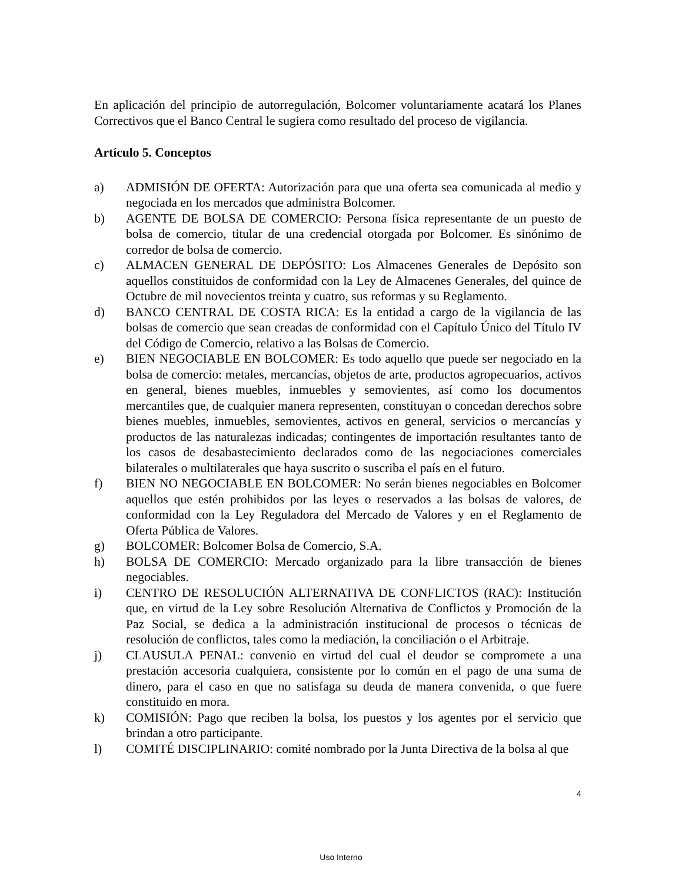En aplicación del principio de autorregulación, Bolcomer voluntariamente acatará los Planes Correctivos que el Banco Central le sugiera como resultado del proceso de vigilancia.
Artículo 5. Conceptos
a) ADMISIÓN DE OFERTA: Autorización para que una oferta sea comunicada al medio y negociada en los mercados que administra Bolcomer.
b) AGENTE DE BOLSA DE COMERCIO: Persona física representante de un puesto de bolsa de comercio, titular de una credencial otorgada por Bolcomer. Es sinónimo de corredor de bolsa de comercio.
c) ALMACEN GENERAL DE DEPÓSITO: Los Almacenes Generales de Depósito son aquellos constituidos de conformidad con la Ley de Almacenes Generales, del quince de Octubre de mil novecientos treinta y cuatro, sus reformas y su Reglamento.
d) BANCO CENTRAL DE COSTA RICA: Es la entidad a cargo de la vigilancia de las bolsas de comercio que sean creadas de conformidad con el Capítulo Único del Título IV del Código de Comercio, relativo a las Bolsas de Comercio.
e) BIEN NEGOCIABLE EN BOLCOMER: Es todo aquello que puede ser negociado en la bolsa de comercio: metales, mercancías, objetos de arte, productos agropecuarios, activos en general, bienes muebles, inmuebles y semovientes, así como los documentos mercantiles que, de cualquier manera representen, constituyan o concedan derechos sobre bienes muebles, inmuebles, semovientes, activos en general, servicios o mercancías y productos de las naturalezas indicadas; contingentes de importación resultantes tanto de los casos de desabastecimiento declarados como de las negociaciones comerciales bilaterales o multilaterales que haya suscrito o suscriba el país en el futuro.
f) BIEN NO NEGOCIABLE EN BOLCOMER: No serán bienes negociables en Bolcomer aquellos que estén prohibidos por las leyes o reservados a las bolsas de valores, de conformidad con la Ley Reguladora del Mercado de Valores y en el Reglamento de Oferta Pública de Valores.
g) BOLCOMER: Bolcomer Bolsa de Comercio, S.A.
h) BOLSA DE COMERCIO: Mercado organizado para la libre transacción de bienes negociables.
i) CENTRO DE RESOLUCIÓN ALTERNATIVA DE CONFLICTOS (RAC): Institución que, en virtud de la Ley sobre Resolución Alternativa de Conflictos y Promoción de la Paz Social, se dedica a la administración institucional de procesos o técnicas de resolución de conflictos, tales como la mediación, la conciliación o el Arbitraje.
j) CLAUSULA PENAL: convenio en virtud del cual el deudor se compromete a una prestación accesoria cualquiera, consistente por lo común en el pago de una suma de dinero, para el caso en que no satisfaga su deuda de manera convenida, o que fuere constituido en mora.
k) COMISIÓN: Pago que reciben la bolsa, los puestos y los agentes por el servicio que brindan a otro participante.
l) COMITÉ DISCIPLINARIO: comité nombrado por la Junta Directiva de la bolsa al que
4
Uso Interno